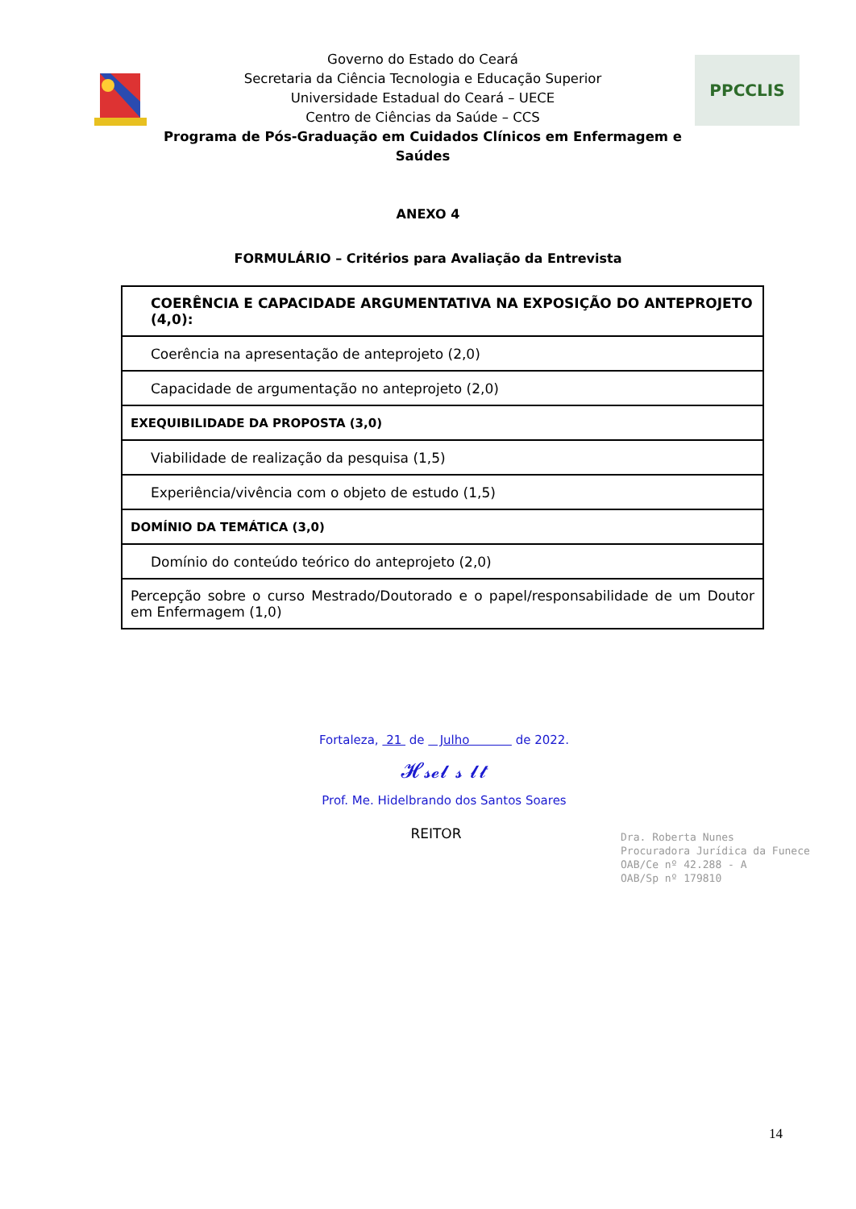Governo do Estado do Ceará
Secretaria da Ciência Tecnologia e Educação Superior
Universidade Estadual do Ceará – UECE
Centro de Ciências da Saúde – CCS
Programa de Pós-Graduação em Cuidados Clínicos em Enfermagem e Saúdes
PPCCLIS
ANEXO 4
FORMULÁRIO – Critérios para Avaliação da Entrevista
| COERÊNCIA E CAPACIDADE ARGUMENTATIVA NA EXPOSIÇÃO DO ANTEPROJETO (4,0): |
| Coerência na apresentação de anteprojeto (2,0) |
| Capacidade de argumentação no anteprojeto (2,0) |
| EXEQUIBILIDADE DA PROPOSTA (3,0) |
| Viabilidade de realização da pesquisa (1,5) |
| Experiência/vivência com o objeto de estudo (1,5) |
| DOMÍNIO DA TEMÁTICA (3,0) |
| Domínio do conteúdo teórico do anteprojeto (2,0) |
| Percepção sobre o curso Mestrado/Doutorado e o papel/responsabilidade de um Doutor em Enfermagem (1,0) |
Fortaleza, 21 de Julho de 2022.
𝓗𝓼𝓮𝓵 𝓼 𝓵𝓽
Prof. Me. Hidelbrando dos Santos Soares
REITOR
Dra. Roberta Nunes
Procuradora Jurídica da Funece
OAB/Ce nº 42.288 - A
OAB/Sp nº 179810
14